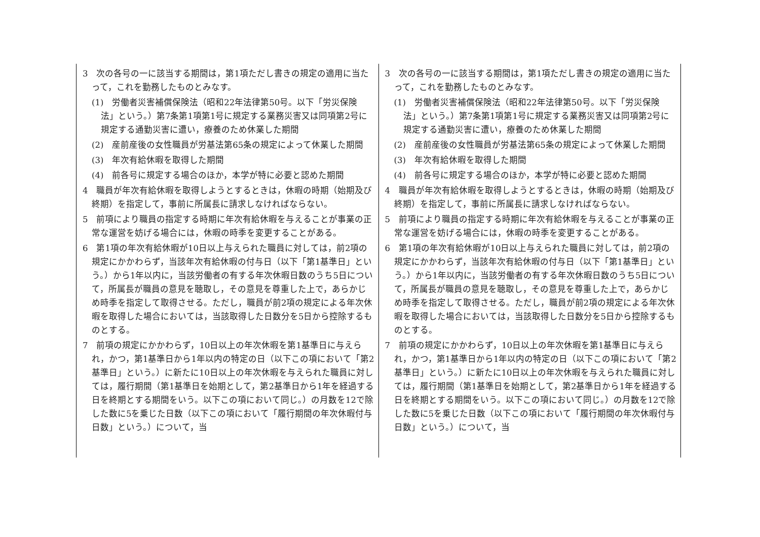| 3 次の各号の一に該当する期間は，第1項ただし書きの規定の適用に当たって，これを勤務したものとみなす。 (1) 労働者災害補償保険法（昭和22年法律第50号。以下「労災保険法」という。）第7条第1項第1号に規定する業務災害又は同項第2号に規定する通勤災害に遭い，療養のため休業した期間 (2) 産前産後の女性職員が労基法第65条の規定によって休業した期間 (3) 年次有給休暇を取得した期間 (4) 前各号に規定する場合のほか，本学が特に必要と認めた期間 4 職員が年次有給休暇を取得しようとするときは，休暇の時期（始期及び終期）を指定して，事前に所属長に請求しなければならない。 5 前項により職員の指定する時期に年次有給休暇を与えることが事業の正常な運営を妨げる場合には，休暇の時季を変更することがある。 6 第1項の年次有給休暇が10日以上与えられた職員に対しては，前2項の規定にかかわらず，当該年次有給休暇の付与日（以下「第1基準日」という。）から1年以内に，当該労働者の有する年次休暇日数のうち5日について，所属長が職員の意見を聴取し，その意見を尊重した上で，あらかじめ時季を指定して取得させる。ただし，職員が前2項の規定による年次休暇を取得した場合においては，当該取得した日数分を5日から控除するものとする。 7 前項の規定にかかわらず，10日以上の年次休暇を第1基準日に与えられ，かつ，第1基準日から1年以内の特定の日（以下この項において「第2基準日」という。）に新たに10日以上の年次休暇を与えられた職員に対しては，履行期間（第1基準日を始期として，第2基準日から1年を経過する日を終期とする期間をいう。以下この項において同じ。）の月数を12で除した数に5を乗じた日数（以下この項において「履行期間の年次休暇付与日数」という。）について，当 | 3 次の各号の一に該当する期間は，第1項ただし書きの規定の適用に当たって，これを勤務したものとみなす。 (1) 労働者災害補償保険法（昭和22年法律第50号。以下「労災保険法」という。）第7条第1項第1号に規定する業務災害又は同項第2号に規定する通勤災害に遭い，療養のため休業した期間 (2) 産前産後の女性職員が労基法第65条の規定によって休業した期間 (3) 年次有給休暇を取得した期間 (4) 前各号に規定する場合のほか，本学が特に必要と認めた期間 4 職員が年次有給休暇を取得しようとするときは，休暇の時期（始期及び終期）を指定して，事前に所属長に請求しなければならない。 5 前項により職員の指定する時期に年次有給休暇を与えることが事業の正常な運営を妨げる場合には，休暇の時季を変更することがある。 6 第1項の年次有給休暇が10日以上与えられた職員に対しては，前2項の規定にかかわらず，当該年次有給休暇の付与日（以下「第1基準日」という。）から1年以内に，当該労働者の有する年次休暇日数のうち5日について，所属長が職員の意見を聴取し，その意見を尊重した上で，あらかじめ時季を指定して取得させる。ただし，職員が前2項の規定による年次休暇を取得した場合においては，当該取得した日数分を5日から控除するものとする。 7 前項の規定にかかわらず，10日以上の年次休暇を第1基準日に与えられ，かつ，第1基準日から1年以内の特定の日（以下この項において「第2基準日」という。）に新たに10日以上の年次休暇を与えられた職員に対しては，履行期間（第1基準日を始期として，第2基準日から1年を経過する日を終期とする期間をいう。以下この項において同じ。）の月数を12で除した数に5を乗じた日数（以下この項において「履行期間の年次休暇付与日数」という。）について，当 |